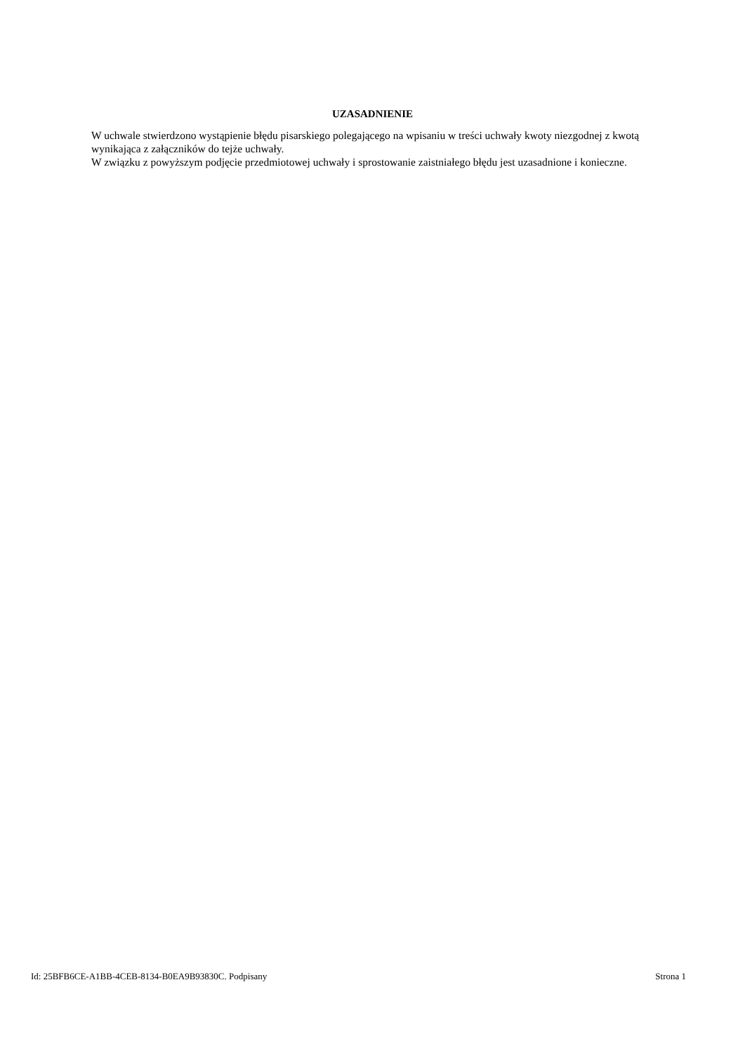UZASADNIENIE
W uchwale stwierdzono wystąpienie błędu pisarskiego polegającego na wpisaniu w treści uchwały kwoty niezgodnej z kwotą wynikająca z załączników do tejże uchwały.
W związku z powyższym podjęcie przedmiotowej uchwały i sprostowanie zaistniałego błędu jest uzasadnione i konieczne.
Id: 25BFB6CE-A1BB-4CEB-8134-B0EA9B93830C. Podpisany Strona 1